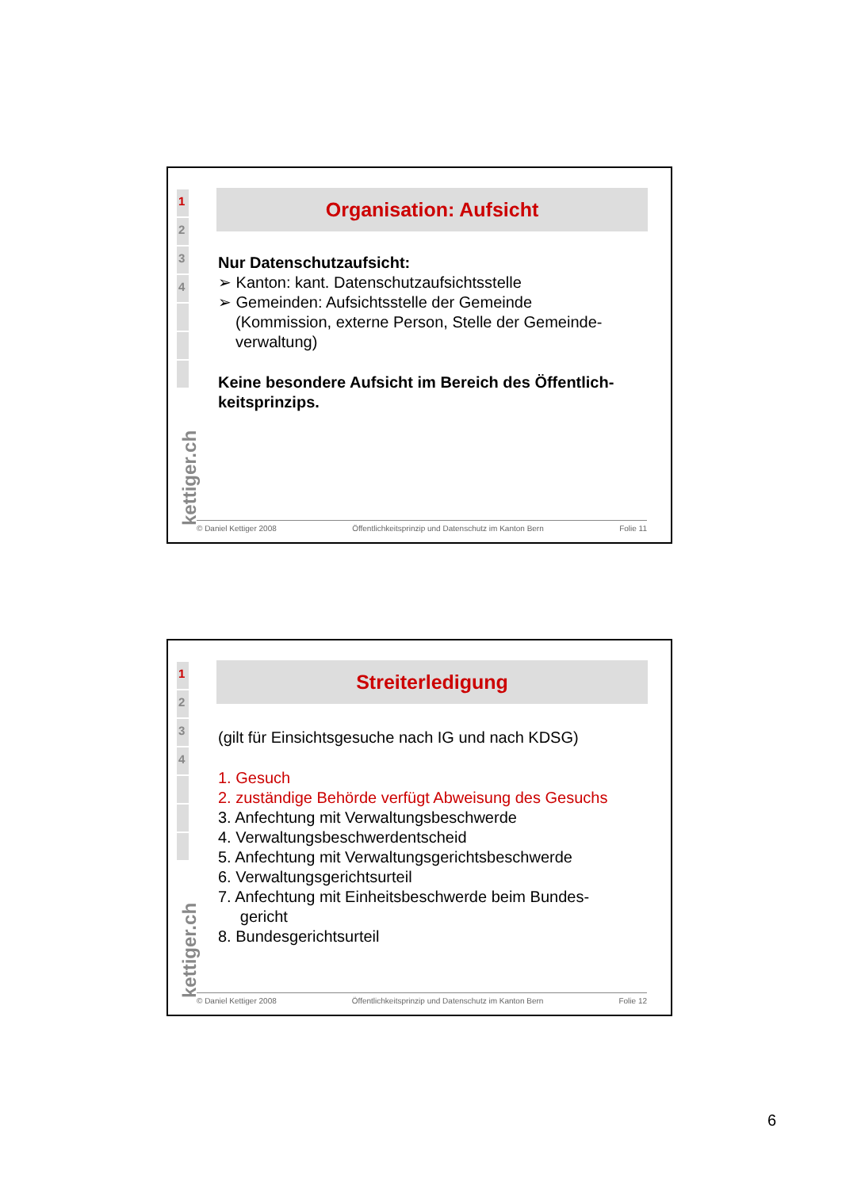1
2
3
4
kettiger.ch
Organisation: Aufsicht
Nur Datenschutzaufsicht:
➢ Kanton: kant. Datenschutzaufsichtsstelle
➢ Gemeinden: Aufsichtsstelle der Gemeinde
(Kommission, externe Person, Stelle der Gemeinde-verwaltung)
Keine besondere Aufsicht im Bereich des Öffentlich-keitsprinzips.
© Daniel Kettiger 2008 Öffentlichkeitsprinzip und Datenschutz im Kanton Bern Folie 11
1
2
3
4
kettiger.ch
Streiterledigung
(gilt für Einsichtsgesuche nach IG und nach KDSG)
1. Gesuch
2. zuständige Behörde verfügt Abweisung des Gesuchs
3. Anfechtung mit Verwaltungsbeschwerde
4. Verwaltungsbeschwerdentscheid
5. Anfechtung mit Verwaltungsgerichtsbeschwerde
6. Verwaltungsgerichtsurteil
7. Anfechtung mit Einheitsbeschwerde beim Bundes-
gericht
8. Bundesgerichtsurteil
© Daniel Kettiger 2008 Öffentlichkeitsprinzip und Datenschutz im Kanton Bern Folie 12
6